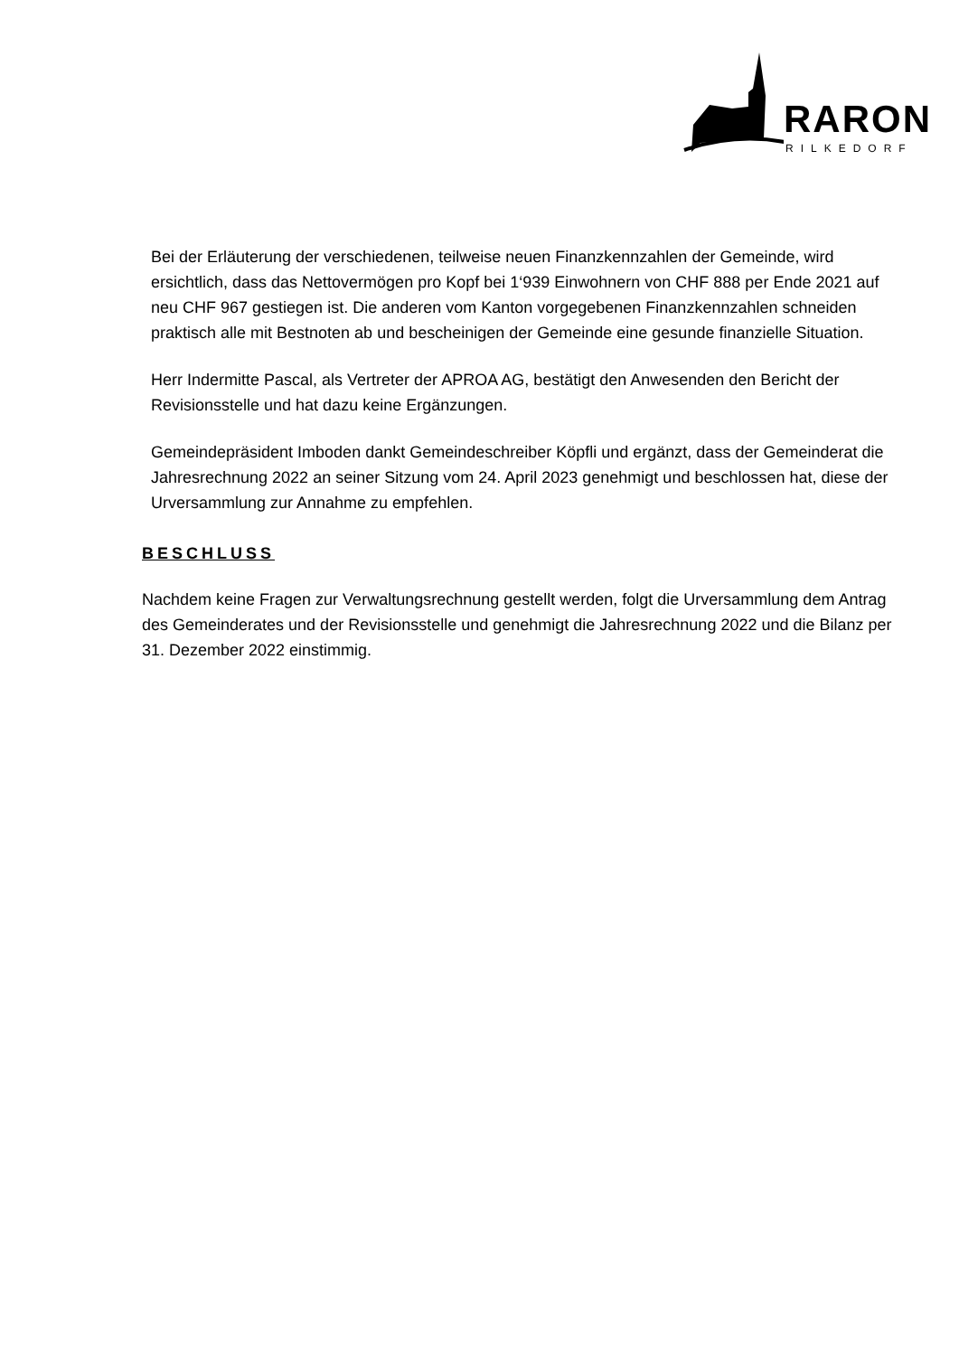RARON
RILKEDORF
Bei der Erläuterung der verschiedenen, teilweise neuen Finanzkennzahlen der Gemeinde, wird ersichtlich, dass das Nettovermögen pro Kopf bei 1‘939 Einwohnern von CHF 888 per Ende 2021 auf neu CHF 967 gestiegen ist. Die anderen vom Kanton vorgegebenen Finanzkennzahlen schneiden praktisch alle mit Bestnoten ab und bescheinigen der Gemeinde eine gesunde finanzielle Situation.
Herr Indermitte Pascal, als Vertreter der APROA AG, bestätigt den Anwesenden den Bericht der Revisionsstelle und hat dazu keine Ergänzungen.
Gemeindepräsident Imboden dankt Gemeindeschreiber Köpfli und ergänzt, dass der Gemeinderat die Jahresrechnung 2022 an seiner Sitzung vom 24. April 2023 genehmigt und beschlossen hat, diese der Urversammlung zur Annahme zu empfehlen.
BESCHLUSS
Nachdem keine Fragen zur Verwaltungsrechnung gestellt werden, folgt die Urversammlung dem Antrag des Gemeinderates und der Revisionsstelle und genehmigt die Jahresrechnung 2022 und die Bilanz per 31. Dezember 2022 einstimmig.